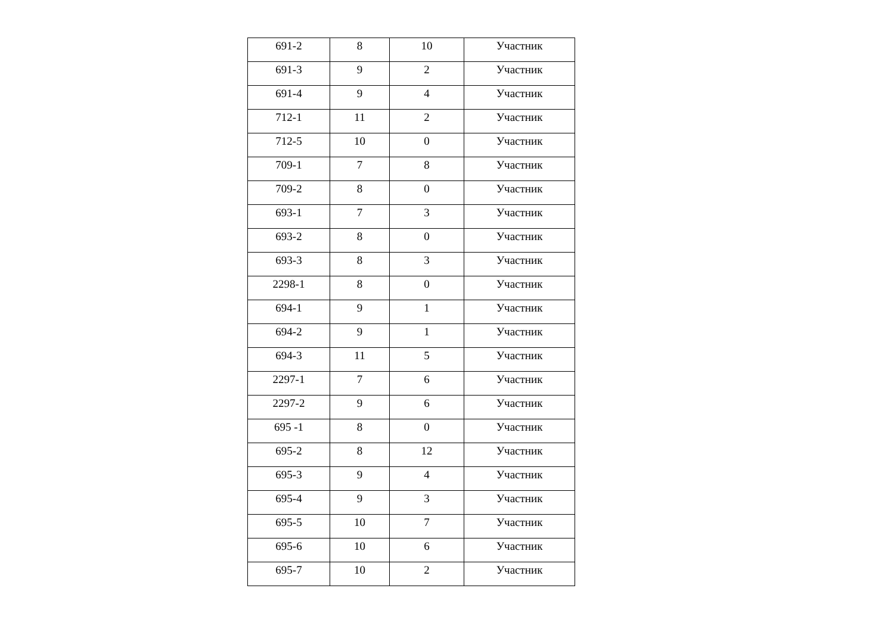| 691-2 | 8 | 10 | Участник |
| 691-3 | 9 | 2 | Участник |
| 691-4 | 9 | 4 | Участник |
| 712-1 | 11 | 2 | Участник |
| 712-5 | 10 | 0 | Участник |
| 709-1 | 7 | 8 | Участник |
| 709-2 | 8 | 0 | Участник |
| 693-1 | 7 | 3 | Участник |
| 693-2 | 8 | 0 | Участник |
| 693-3 | 8 | 3 | Участник |
| 2298-1 | 8 | 0 | Участник |
| 694-1 | 9 | 1 | Участник |
| 694-2 | 9 | 1 | Участник |
| 694-3 | 11 | 5 | Участник |
| 2297-1 | 7 | 6 | Участник |
| 2297-2 | 9 | 6 | Участник |
| 695 -1 | 8 | 0 | Участник |
| 695-2 | 8 | 12 | Участник |
| 695-3 | 9 | 4 | Участник |
| 695-4 | 9 | 3 | Участник |
| 695-5 | 10 | 7 | Участник |
| 695-6 | 10 | 6 | Участник |
| 695-7 | 10 | 2 | Участник |